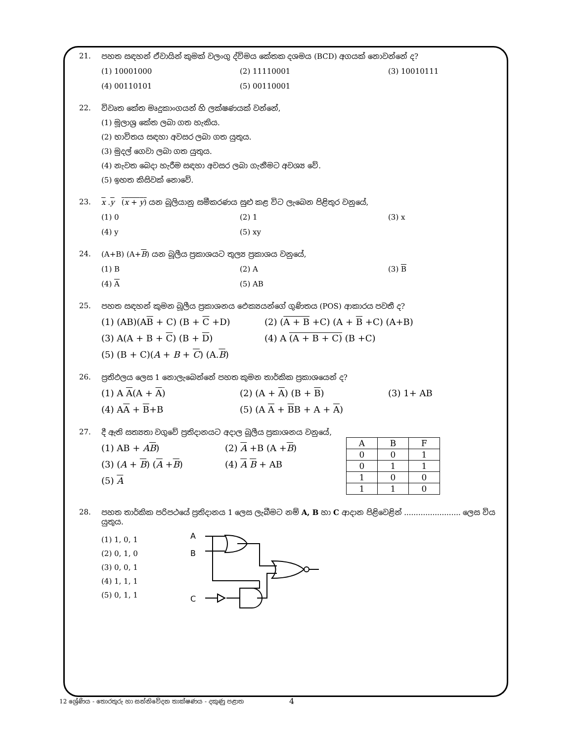21. පහත සඳහන් ඒවායින් කුමක් වලංගු ද්විමය කේතක දශමය (BCD) අගයක් නොවන්නේ ද?
(1) 10001000 (2) 11110001 (3) 10010111 (4) 00110101 (5) 00110001
22. විවෘත කේත මෘදුකාංගයන් හි ලක්ෂණයක් වන්නේ,
(1) මූලාශ්‍ර කේත ලබා ගත හැකිය.
(2) භාවිතය සඳහා අවසර ලබා ගත යුතුය.
(3) මුදල් ගෙවා ලබා ගත යුතුය.
(4) නැවත බෙදා හැරීම සඳහා අවසර ලබා ගැනීමට අවශ්‍ය වේ.
(5) ඉහත කිසිවක් නොවේ.
23. x .y (x + y) යන බූලියානු සමීකරණය සුළු කළ විට ලැබෙන පිළිතුර වනුයේ,
(1) 0 (2) 1 (3) x (4) y (5) xy
24. (A+B) (A+B) යන බූලීය ප්‍රකාශයට තුල්‍ය ප්‍රකාශය වනුයේ,
(1) B (2) A (3) B (4) A (5) AB
25. පහත සඳහන් කුමන බූලීය ප්‍රකාශනය ඓක්‍යයන්ගේ ගුණිතය (POS) ආකාරය පවතී ද?
(1) (AB)(AB + C) (B + C +D) (2) (A + B +C) (A + B +C) (A+B) (3) A(A + B + C) (B + D) (4) A (A + B + C) (B +C) (5) (B + C)(A + B + C) (A.B)
26. ප්‍රතිඵලය ලෙස 1 නොලැබෙන්නේ පහත කුමන තාර්කික ප්‍රකාශයෙන් ද?
(1) A A(A + A) (2) (A + A) (B + B) (3) 1+ AB (4) AA + B+B (5) (A A + BB + A + A)
27. දී ඇති සත්‍යතා වගුවේ ප්‍රතිදානයට අදාල බූලීය ප්‍රකාශනය වනුයේ,
(1) AB + AB) (2) A +B (A +B) (3) (A + B) (A +B) (4) A B + AB (5) A
| A | B | F |
| --- | --- | --- |
| 0 | 0 | 1 |
| 0 | 1 | 1 |
| 1 | 0 | 0 |
| 1 | 1 | 0 |
28. පහත තාර්කික පරිපථයේ ප්‍රතිදානය 1 ලෙස ලැබීමට නම් A, B හා C ආදාන පිළිවෙළින් ........................ ලෙස විය යුතුය.
(1) 1, 0, 1
(2) 0, 1, 0
(3) 0, 0, 1
(4) 1, 1, 1
(5) 0, 1, 1
A
B
C
4
12 ශ්‍රේණිය - තොරතුරු හා සන්නිවේදන තාක්ෂණය - දකුණු පළාත